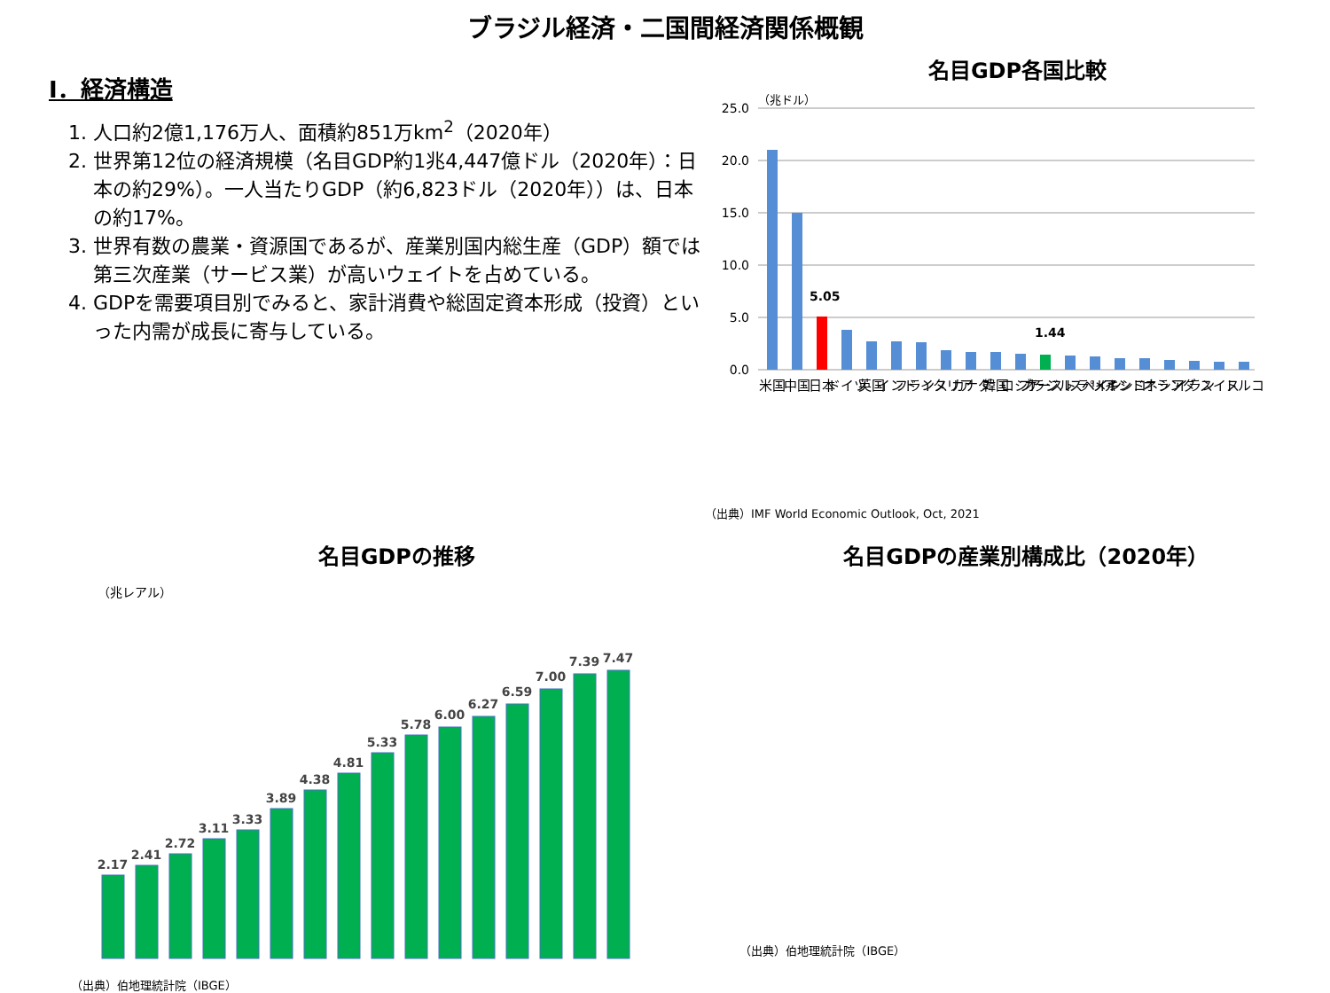ブラジル経済・二国間経済関係概観
Ⅰ．経済構造
1. 人口約2億1,176万人、面積約851万km<sup>2</sup>（2020年）
2. 世界第12位の経済規模（名目GDP約1兆4,447億ドル（2020年）：日本の約29%）。一人当たりGDP（約6,823ドル（2020年））は、日本の約17%。
3. 世界有数の農業・資源国であるが、産業別国内総生産（GDP）額では第三次産業（サービス業）が高いウェイトを占めている。
4. GDPを需要項目別でみると、家計消費や総固定資本形成（投資）といった内需が成長に寄与している。
名目GDP各国比較
（兆ドル）
25.0
20.0
15.0
10.0
5.0
0.0
5.05
1.44
米国
中国
日本
ドイツ
英国
インド
フランス
イタリア
カナダ
韓国
ロシア
ブラジル
オーストラリア
スペイン
メキシコ
インドネシア
オランダ
イラン
スイス
トルコ
（出典）IMF World Economic Outlook, Oct, 2021
名目GDPの推移
（兆レアル）
2.17
2.41
2.72
3.11
3.33
3.89
4.38
4.81
5.33
5.78
6.00
6.27
6.59
7.00
7.39
7.47
（出典）伯地理統計院（IBGE）
名目GDPの産業別構成比（2020年）
（出典）伯地理統計院（IBGE）